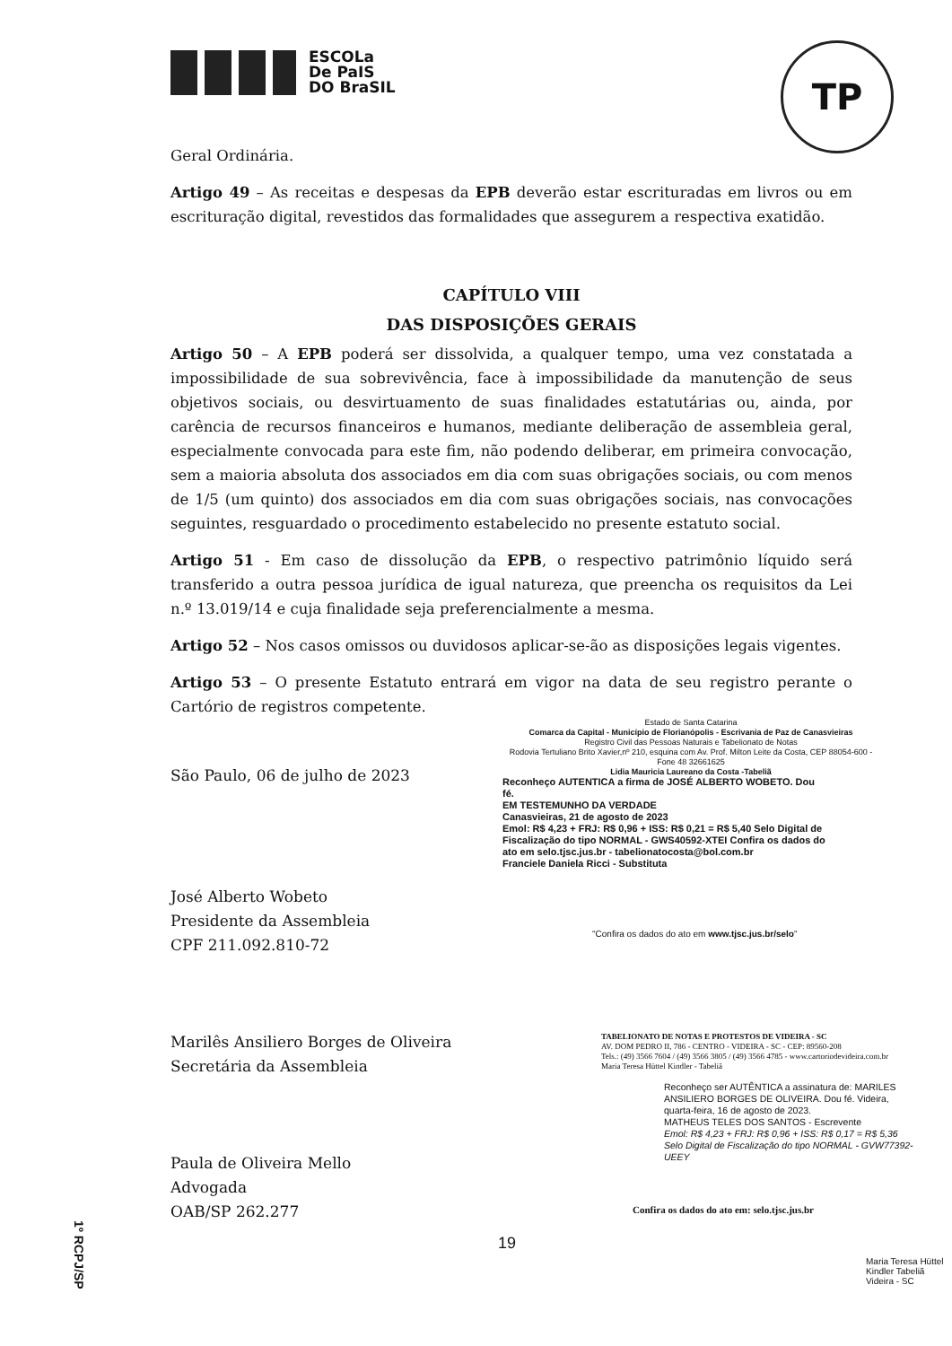ESCOLa
De PaIS
DO BraSIL
TP
Geral Ordinária.
Artigo 49 – As receitas e despesas da EPB deverão estar escrituradas em livros ou em escrituração digital, revestidos das formalidades que assegurem a respectiva exatidão.
CAPÍTULO VIII
DAS DISPOSIÇÕES GERAIS
Artigo 50 – A EPB poderá ser dissolvida, a qualquer tempo, uma vez constatada a impossibilidade de sua sobrevivência, face à impossibilidade da manutenção de seus objetivos sociais, ou desvirtuamento de suas finalidades estatutárias ou, ainda, por carência de recursos financeiros e humanos, mediante deliberação de assembleia geral, especialmente convocada para este fim, não podendo deliberar, em primeira convocação, sem a maioria absoluta dos associados em dia com suas obrigações sociais, ou com menos de 1/5 (um quinto) dos associados em dia com suas obrigações sociais, nas convocações seguintes, resguardado o procedimento estabelecido no presente estatuto social.
Artigo 51 - Em caso de dissolução da EPB, o respectivo patrimônio líquido será transferido a outra pessoa jurídica de igual natureza, que preencha os requisitos da Lei n.º 13.019/14 e cuja finalidade seja preferencialmente a mesma.
Artigo 52 – Nos casos omissos ou duvidosos aplicar-se-ão as disposições legais vigentes.
Artigo 53 – O presente Estatuto entrará em vigor na data de seu registro perante o Cartório de registros competente.
São Paulo, 06 de julho de 2023
José Alberto Wobeto
Presidente da Assembleia
CPF 211.092.810-72
Marilês Ansiliero Borges de Oliveira
Secretária da Assembleia
Paula de Oliveira Mello
Advogada
OAB/SP 262.277
Estado de Santa Catarina
Comarca da Capital - Município de Florianópolis - Escrivania de Paz de Canasvieiras
Registro Civil das Pessoas Naturais e Tabelionato de Notas
Rodovia Tertuliano Brito Xavier,nº 210, esquina com Av. Prof. Milton Leite da Costa, CEP 88054-600 - Fone 48 32661625
Lidia Mauricia Laureano da Costa -Tabeliã
Reconheço AUTENTICA a firma de JOSÉ ALBERTO WOBETO. Dou fé.
EM TESTEMUNHO DA VERDADE
Canasvieiras, 21 de agosto de 2023
Emol: R$ 4,23 + FRJ: R$ 0,96 + ISS: R$ 0,21 = R$ 5,40 Selo Digital de Fiscalização do tipo NORMAL - GWS40592-XTEI Confira os dados do ato em selo.tjsc.jus.br - tabelionatocosta@bol.com.br
Franciele Daniela Ricci - Substituta
"Confira os dados do ato em www.tjsc.jus.br/selo"
TABELIONATO DE NOTAS E PROTESTOS DE VIDEIRA - SC
AV. DOM PEDRO II, 786 - CENTRO - VIDEIRA - SC - CEP: 89560-208
Tels.: (49) 3566 7604 / (49) 3566 3805 / (49) 3566 4785 - www.cartoriodevideira.com.br
Maria Teresa Hüttel Kindler - Tabeliã
Reconheço ser AUTÊNTICA a assinatura de: MARILES ANSILIERO BORGES DE OLIVEIRA. Dou fé. Videira, quarta-feira, 16 de agosto de 2023.
MATHEUS TELES DOS SANTOS - Escrevente
Emol: R$ 4,23 + FRJ: R$ 0,96 + ISS: R$ 0,17 = R$ 5,36
Selo Digital de Fiscalização do tipo NORMAL - GVW77392-UEEY
Confira os dados do ato em: selo.tjsc.jus.br
Maria Teresa Hüttel Kindler Tabeliã Videira - SC
19
1º RCPJ/SP